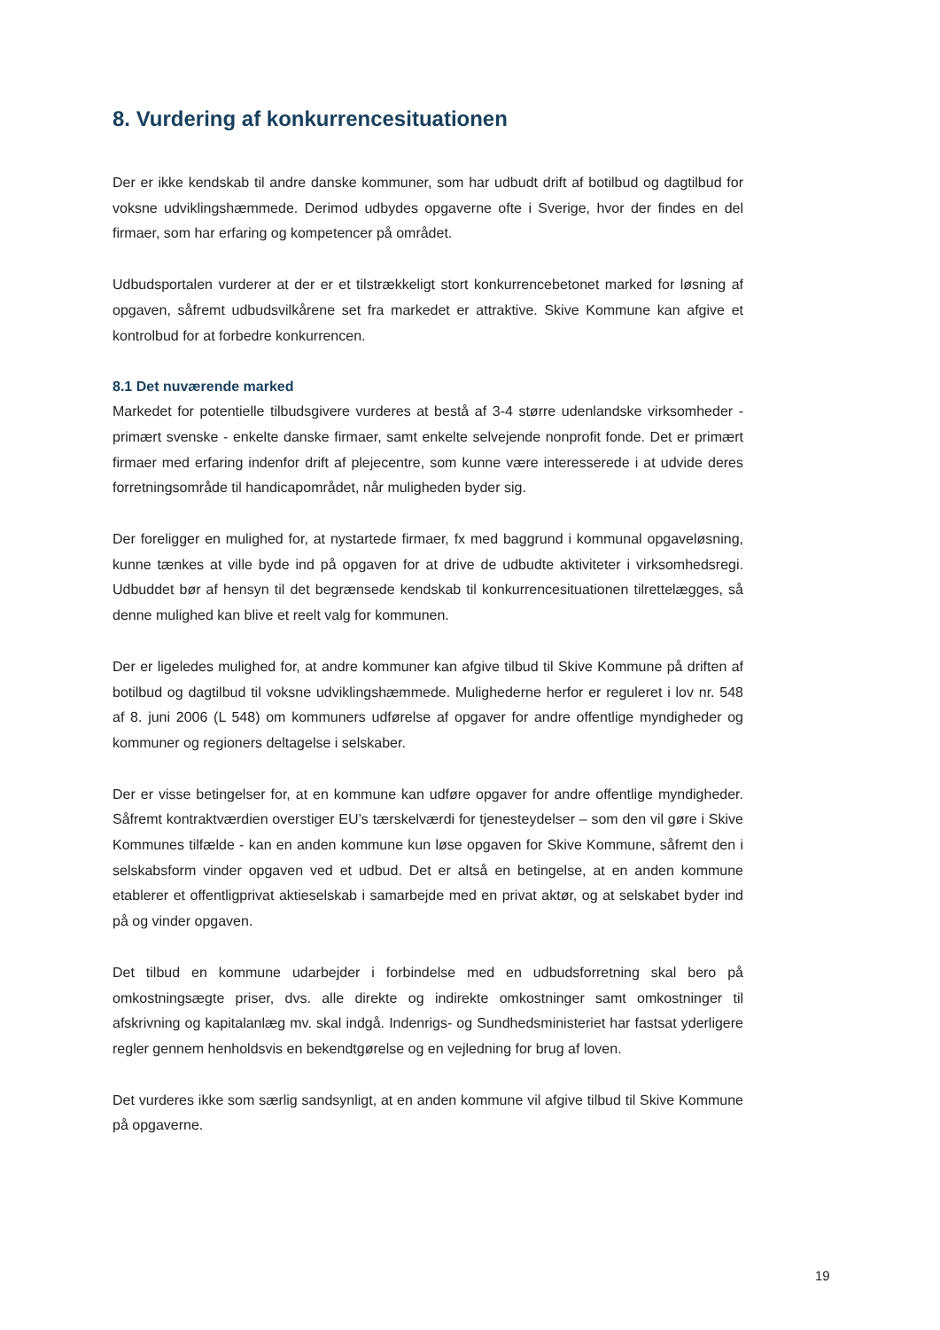8. Vurdering af konkurrencesituationen
Der er ikke kendskab til andre danske kommuner, som har udbudt drift af botilbud og dagtilbud for voksne udviklingshæmmede. Derimod udbydes opgaverne ofte i Sverige, hvor der findes en del firmaer, som har erfaring og kompetencer på området.
Udbudsportalen vurderer at der er et tilstrækkeligt stort konkurrencebetonet marked for løsning af opgaven, såfremt udbudsvilkårene set fra markedet er attraktive. Skive Kommune kan afgive et kontrolbud for at forbedre konkurrencen.
8.1 Det nuværende marked
Markedet for potentielle tilbudsgivere vurderes at bestå af 3-4 større udenlandske virksomheder - primært svenske - enkelte danske firmaer, samt enkelte selvejende nonprofit fonde. Det er primært firmaer med erfaring indenfor drift af plejecentre, som kunne være interesserede i at udvide deres forretningsområde til handicapområdet, når muligheden byder sig.
Der foreligger en mulighed for, at nystartede firmaer, fx med baggrund i kommunal opgaveløsning, kunne tænkes at ville byde ind på opgaven for at drive de udbudte aktiviteter i virksomhedsregi. Udbuddet bør af hensyn til det begrænsede kendskab til konkurrencesituationen tilrettelægges, så denne mulighed kan blive et reelt valg for kommunen.
Der er ligeledes mulighed for, at andre kommuner kan afgive tilbud til Skive Kommune på driften af botilbud og dagtilbud til voksne udviklingshæmmede. Mulighederne herfor er reguleret i lov nr. 548 af 8. juni 2006 (L 548) om kommuners udførelse af opgaver for andre offentlige myndigheder og kommuner og regioners deltagelse i selskaber.
Der er visse betingelser for, at en kommune kan udføre opgaver for andre offentlige myndigheder. Såfremt kontraktværdien overstiger EU’s tærskelværdi for tjenesteydelser – som den vil gøre i Skive Kommunes tilfælde - kan en anden kommune kun løse opgaven for Skive Kommune, såfremt den i selskabsform vinder opgaven ved et udbud. Det er altså en betingelse, at en anden kommune etablerer et offentligprivat aktieselskab i samarbejde med en privat aktør, og at selskabet byder ind på og vinder opgaven.
Det tilbud en kommune udarbejder i forbindelse med en udbudsforretning skal bero på omkostningsægte priser, dvs. alle direkte og indirekte omkostninger samt omkostninger til afskrivning og kapitalanlæg mv. skal indgå. Indenrigs- og Sundhedsministeriet har fastsat yderligere regler gennem henholdsvis en bekendtgørelse og en vejledning for brug af loven.
Det vurderes ikke som særlig sandsynligt, at en anden kommune vil afgive tilbud til Skive Kommune på opgaverne.
19